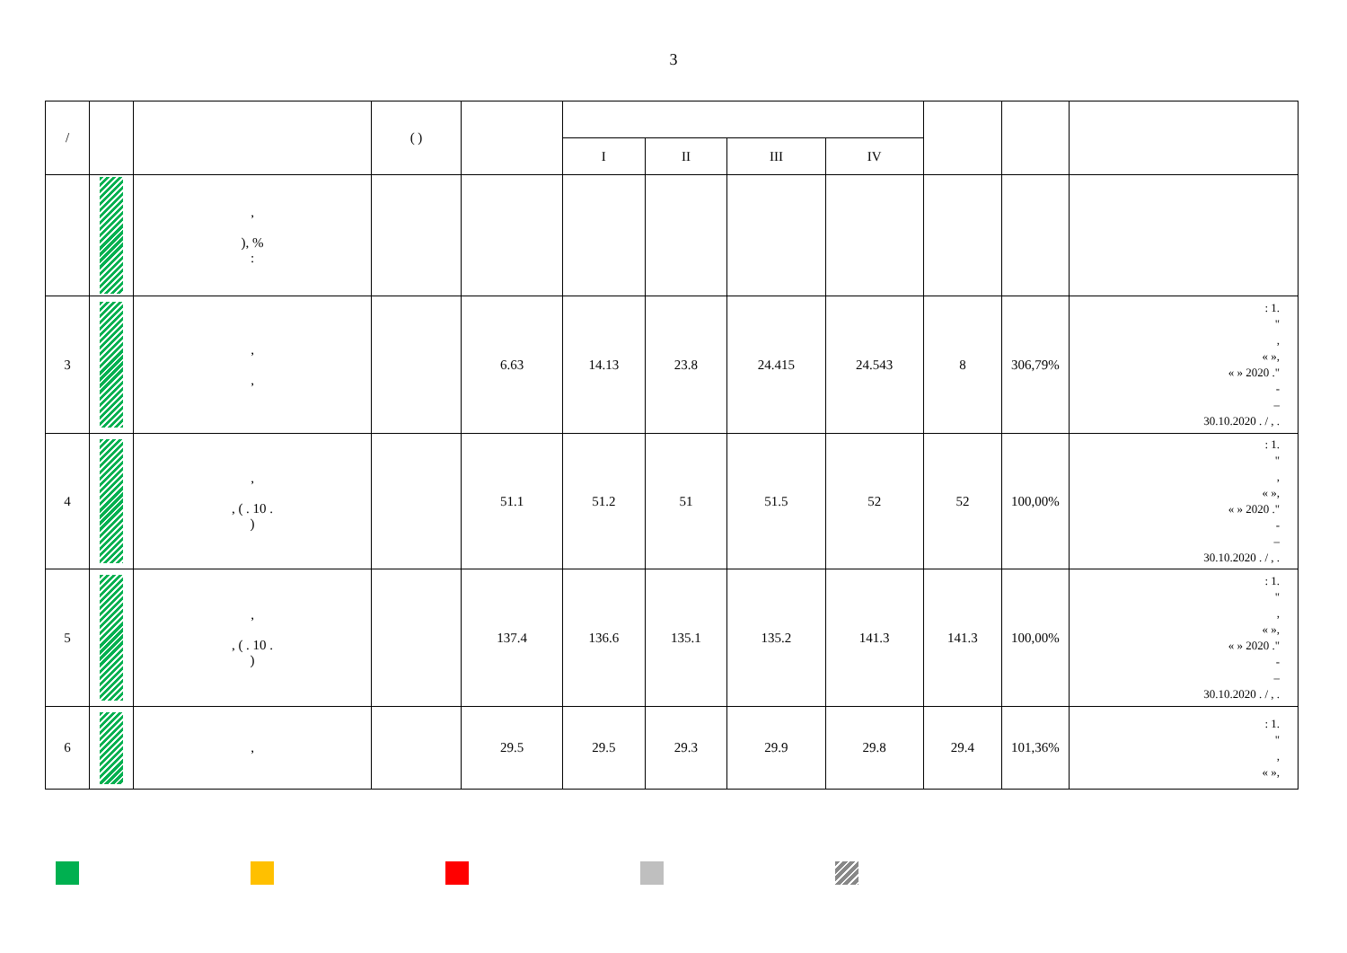3
| / | | | ( ) | | | | | | | | |
| --- | --- | --- | --- | --- | --- | --- | --- | --- | --- | --- | --- |
| | | | | | I | II | III | IV | | | |
| | | , ), % : | | | | | | | | | |
| 3 | | , , | | 6.63 | 14.13 | 23.8 | 24.415 | 24.543 | 8 | 306,79% | : 1. " , « », « » 2020 ." - – 30.10.2020 . / , . |
| 4 | | , , ( . 10 . ) | | 51.1 | 51.2 | 51 | 51.5 | 52 | 52 | 100,00% | : 1. " , « », « » 2020 ." - – 30.10.2020 . / , . |
| 5 | | , , ( . 10 . ) | | 137.4 | 136.6 | 135.1 | 135.2 | 141.3 | 141.3 | 100,00% | : 1. " , « », « » 2020 ." - – 30.10.2020 . / , . |
| 6 | | , | | 29.5 | 29.5 | 29.3 | 29.9 | 29.8 | 29.4 | 101,36% | : 1. " , « », |